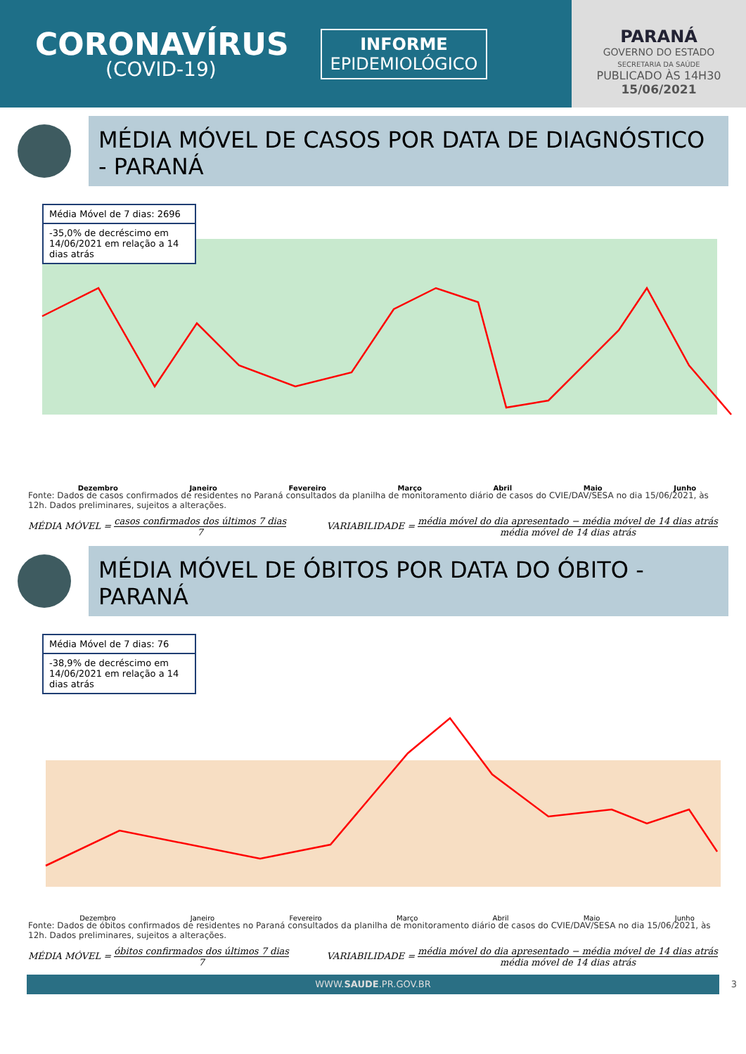CORONAVÍRUS
(COVID-19)
INFORME
EPIDEMIOLÓGICO
PARANÁ
GOVERNO DO ESTADO
SECRETARIA DA SAÚDE
PUBLICADO ÀS 14H30
15/06/2021
MÉDIA MÓVEL DE CASOS POR DATA DE DIAGNÓSTICO - PARANÁ
Média Móvel de 7 dias: 2696
-35,0% de decréscimo em 14/06/2021 em relação a 14 dias atrás
Dezembro Janeiro Fevereiro Março Abril Maio Junho
Fonte: Dados de casos confirmados de residentes no Paraná consultados da planilha de monitoramento diário de casos do CVIE/DAV/SESA no dia 15/06/2021, às 12h. Dados preliminares, sujeitos a alterações.
MÉDIA MÓVEL = casos confirmados dos últimos 7 dias 7
VARIABILIDADE = média móvel do dia apresentado − média móvel de 14 dias atrás média móvel de 14 dias atrás
MÉDIA MÓVEL DE ÓBITOS POR DATA DO ÓBITO - PARANÁ
Média Móvel de 7 dias: 76
-38,9% de decréscimo em 14/06/2021 em relação a 14 dias atrás
Dezembro Janeiro Fevereiro Março Abril Maio Junho
Fonte: Dados de óbitos confirmados de residentes no Paraná consultados da planilha de monitoramento diário de casos do CVIE/DAV/SESA no dia 15/06/2021, às 12h. Dados preliminares, sujeitos a alterações.
MÉDIA MÓVEL = óbitos confirmados dos últimos 7 dias 7
VARIABILIDADE = média móvel do dia apresentado − média móvel de 14 dias atrás média móvel de 14 dias atrás
WWW.SAUDE.PR.GOV.BR 3